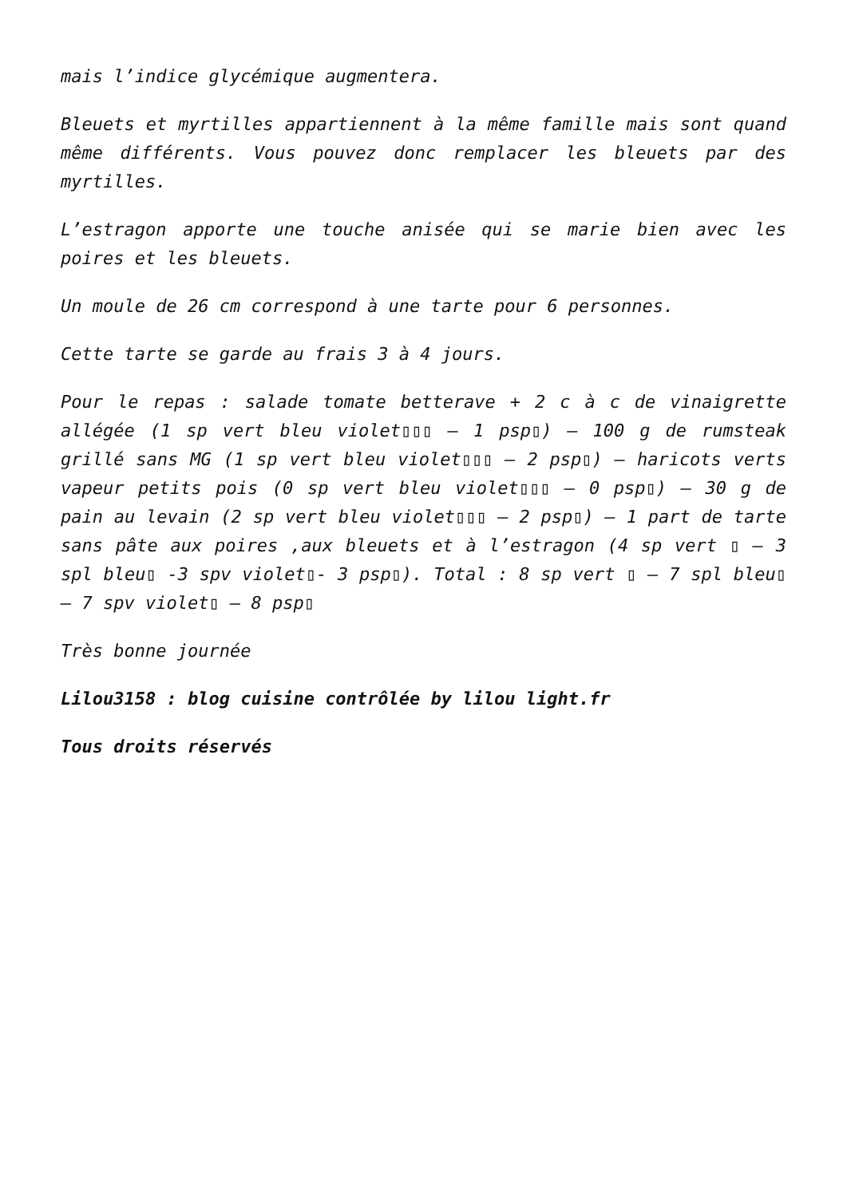mais l’indice glycémique augmentera.
Bleuets et myrtilles appartiennent à la même famille mais sont quand même différents. Vous pouvez donc remplacer les bleuets par des myrtilles.
L’estragon apporte une touche anisée qui se marie bien avec les poires et les bleuets.
Un moule de 26 cm correspond à une tarte pour 6 personnes.
Cette tarte se garde au frais 3 à 4 jours.
Pour le repas : salade tomate betterave + 2 c à c de vinaigrette allégée (1 sp vert bleu violet▯▯▯ – 1 psp▯) – 100 g de rumsteak grillé sans MG (1 sp vert bleu violet▯▯▯ – 2 psp▯) – haricots verts vapeur petits pois (0 sp vert bleu violet▯▯▯ – 0 psp▯) – 30 g de pain au levain (2 sp vert bleu violet▯▯▯ – 2 psp▯) – 1 part de tarte sans pâte aux poires ,aux bleuets et à l’estragon (4 sp vert ▯ – 3 spl bleu▯ -3 spv violet▯- 3 psp▯). Total : 8 sp vert ▯ – 7 spl bleu▯ – 7 spv violet▯ – 8 psp▯
Très bonne journée
Lilou3158 : blog cuisine contrôlée by lilou light.fr
Tous droits réservés